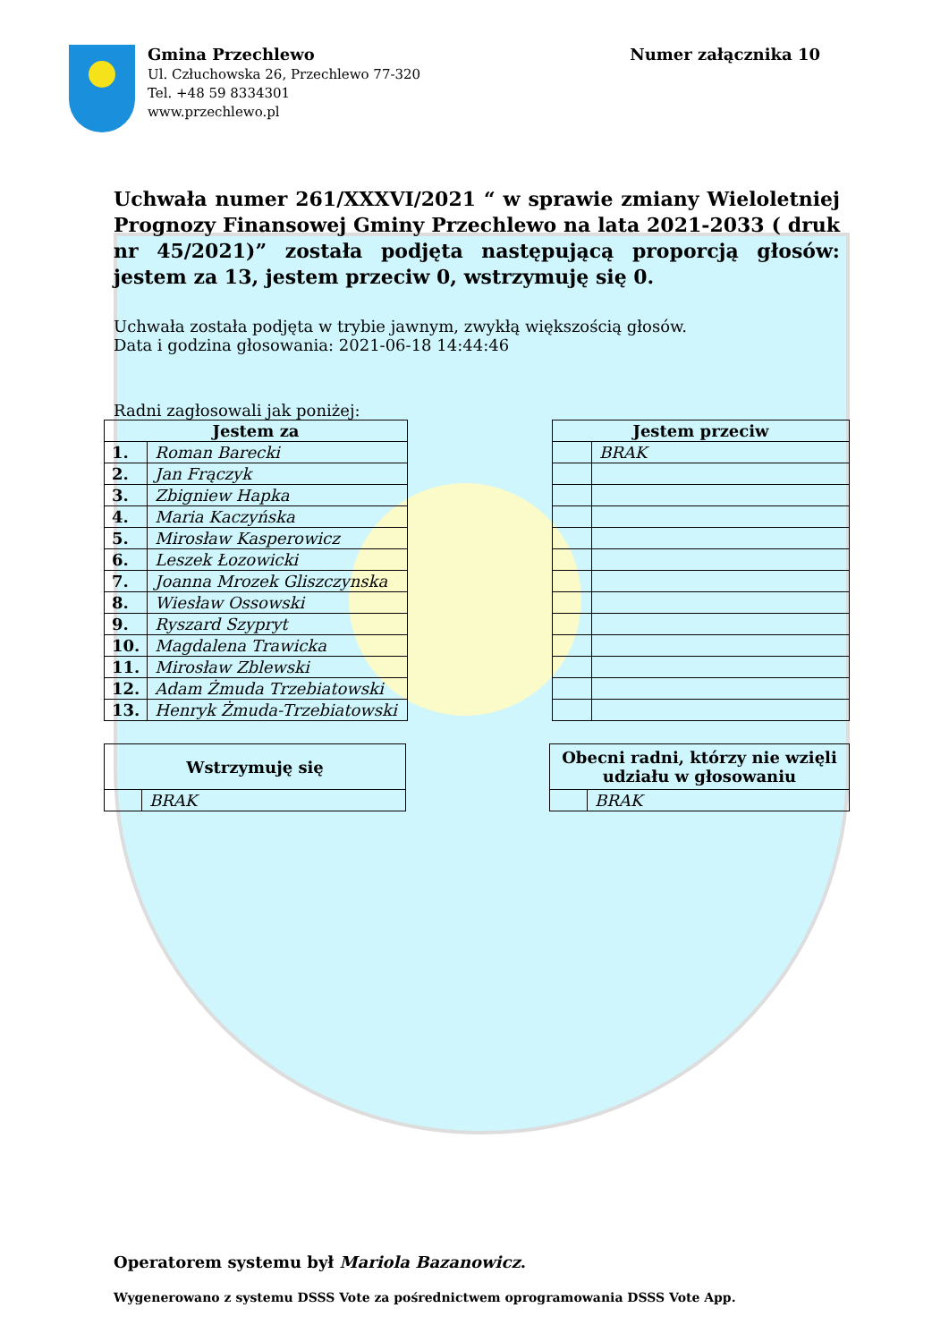Gmina Przechlewo
Ul. Człuchowska 26, Przechlewo 77-320
Tel. +48 59 8334301
www.przechlewo.pl
Numer załącznika 10
Uchwała numer 261/XXXVI/2021 “ w sprawie zmiany Wieloletniej Prognozy Finansowej Gminy Przechlewo na lata 2021-2033 ( druk nr 45/2021)” została podjęta następującą proporcją głosów: jestem za 13, jestem przeciw 0, wstrzymuję się 0.
Uchwała została podjęta w trybie jawnym, zwykłą większością głosów.
Data i godzina głosowania: 2021-06-18 14:44:46
Radni zagłosowali jak poniżej:
| Jestem za | |
| --- | --- |
| 1. | Roman Barecki |
| 2. | Jan Frączyk |
| 3. | Zbigniew Hapka |
| 4. | Maria Kaczyńska |
| 5. | Mirosław Kasperowicz |
| 6. | Leszek Łozowicki |
| 7. | Joanna Mrozek Gliszczynska |
| 8. | Wiesław Ossowski |
| 9. | Ryszard Szypryt |
| 10. | Magdalena Trawicka |
| 11. | Mirosław Zblewski |
| 12. | Adam Żmuda Trzebiatowski |
| 13. | Henryk Żmuda-Trzebiatowski |
| Jestem przeciw | |
| --- | --- |
| | BRAK |
| Wstrzymuję się | |
| --- | --- |
| | BRAK |
| Obecni radni, którzy nie wzięli udziału w głosowaniu | |
| --- | --- |
| | BRAK |
Operatorem systemu był Mariola Bazanowicz.
Wygenerowano z systemu DSSS Vote za pośrednictwem oprogramowania DSSS Vote App.